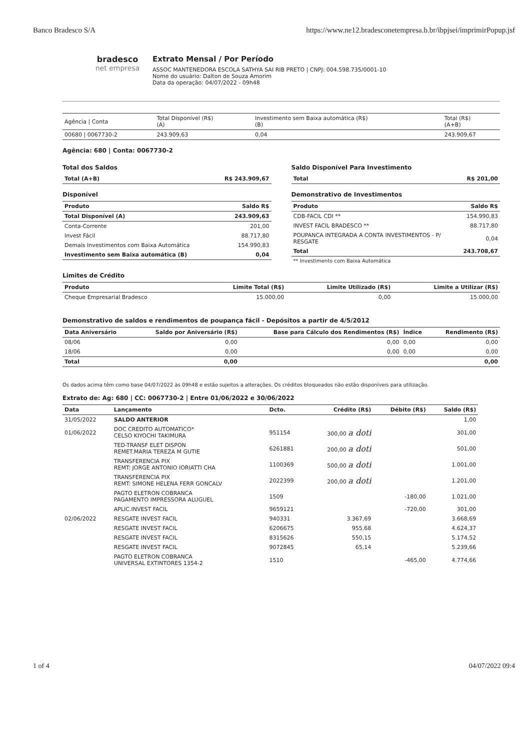Banco Bradesco S/A https://www.ne12.bradesconetempresa.b.br/ibpjsei/imprimirPopup.jsf
bradesco
net empresa
Extrato Mensal / Por Período
ASSOC MANTENEDORA ESCOLA SATHYA SAI RIB PRETO | CNPJ: 004.598.735/0001-10
Nome do usuário: Dalton de Souza Amorim
Data da operação: 04/07/2022 - 09h48
| Agência / Conta | Total Disponível (R$) (A) | Investimento sem Baixa automática (R$) (B) | Total (R$) (A+B) |
| 00680 / 0067730-2 | 243.909,63 | 0,04 | 243.909,67 |
Agência: 680 | Conta: 0067730-2
Total dos Saldos
| Total (A+B) | R$ 243.909,67 |
| --- | --- |
Disponível
| Produto | Saldo R$ |
| --- | --- |
| Total Disponível (A) | 243.909,63 |
| Conta-Corrente | 201,00 |
| Invest Fácil | 88.717,80 |
| Demais Investimentos com Baixa Automática | 154.990,83 |
| Investimento sem Baixa automática (B) | 0,04 |
Saldo Disponível Para Investimento
| Total | R$ 201,00 |
| --- | --- |
Demonstrativo de Investimentos
| Produto | Saldo R$ |
| --- | --- |
| CDB-FACIL CDI ** | 154.990,83 |
| INVEST FACIL BRADESCO ** | 88.717,80 |
| POUPANCA INTEGRADA A CONTA INVESTIMENTOS - P/ RESGATE | 0,04 |
| Total | 243.708,67 |
| ** Investimento com Baixa Automática | |
Limites de Crédito
| Produto | Limite Total (R$) | Limite Utilizado (R$) | Limite a Utilizar (R$) |
| --- | --- | --- | --- |
| Cheque Empresarial Bradesco | 15.000,00 | 0,00 | 15.000,00 |
Demonstrativo de saldos e rendimentos de poupança fácil - Depósitos a partir de 4/5/2012
| Data Aniversário | Saldo por Aniversário (R$) | Base para Cálculo dos Rendimentos (R$) | Índice | Rendimento (R$) |
| --- | --- | --- | --- | --- |
| 08/06 | 0,00 | 0,00 | 0,00 | 0,00 |
| 18/06 | 0,00 | 0,00 | 0,00 | 0,00 |
| Total | 0,00 | | | 0,00 |
Os dados acima têm como base 04/07/2022 às 09h48 e estão sujeitos a alterações. Os créditos bloqueados não estão disponíveis para utilização.
Extrato de: Ag: 680 | CC: 0067730-2 | Entre 01/06/2022 e 30/06/2022
| Data | Lançamento | Dcto. | Crédito (R$) | Débito (R$) | Saldo (R$) |
| --- | --- | --- | --- | --- | --- |
| 31/05/2022 | SALDO ANTERIOR | | | | 1,00 |
| 01/06/2022 | DOC CREDITO AUTOMATICO* CELSO KIYOCHI TAKIMURA | 951154 | 300,00 a doti | | 301,00 |
| | TED-TRANSF ELET DISPON REMET.MARIA TEREZA M GUTIE | 6261881 | 200,00 a doti | | 501,00 |
| | TRANSFERENCIA PIX REMT: JORGE ANTONIO IORIATTI CHA | 1100369 | 500,00 a doti | | 1.001,00 |
| | TRANSFERENCIA PIX REMT: SIMONE HELENA FERR GONCALV | 2022399 | 200,00 a doti | | 1.201,00 |
| | PAGTO ELETRON COBRANCA PAGAMENTO IMPRESSORA ALUGUEL | 1509 | | -180,00 | 1.021,00 |
| | APLIC.INVEST FACIL | 9659121 | | -720,00 | 301,00 |
| 02/06/2022 | RESGATE INVEST FACIL | 940331 | 3.367,69 | | 3.668,69 |
| | RESGATE INVEST FACIL | 6206675 | 955,68 | | 4.624,37 |
| | RESGATE INVEST FACIL | 8315626 | 550,15 | | 5.174,52 |
| | RESGATE INVEST FACIL | 9072845 | 65,14 | | 5.239,66 |
| | PAGTO ELETRON COBRANCA UNIVERSAL EXTINTORES 1354-2 | 1510 | | -465,00 | 4.774,66 |
1 of 4 04/07/2022 09:4